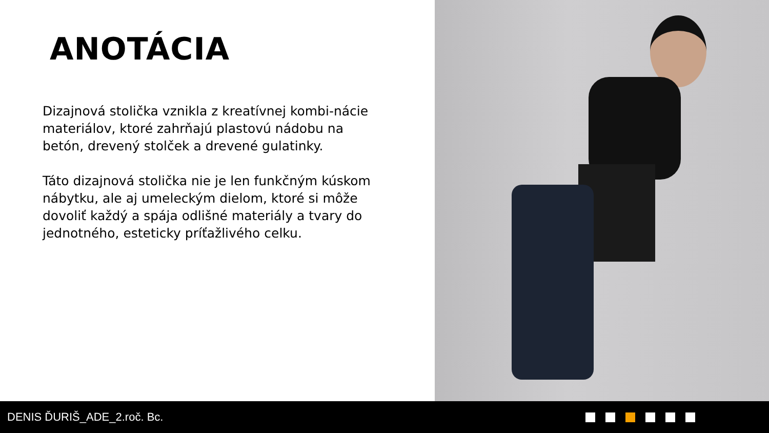ANOTÁCIA
Dizajnová stolička vznikla z kreatívnej kombi-nácie materiálov, ktoré zahrňajú plastovú nádobu na betón, drevený stolček a drevené gulatinky.
Táto dizajnová stolička nie je len funkčným kúskom nábytku, ale aj umeleckým dielom, ktoré si môže dovoliť každý a spája odlišné materiály a tvary do jednotného, esteticky príťažlivého celku.
DENIS ĎURIŠ_ADE_2.roč. Bc.